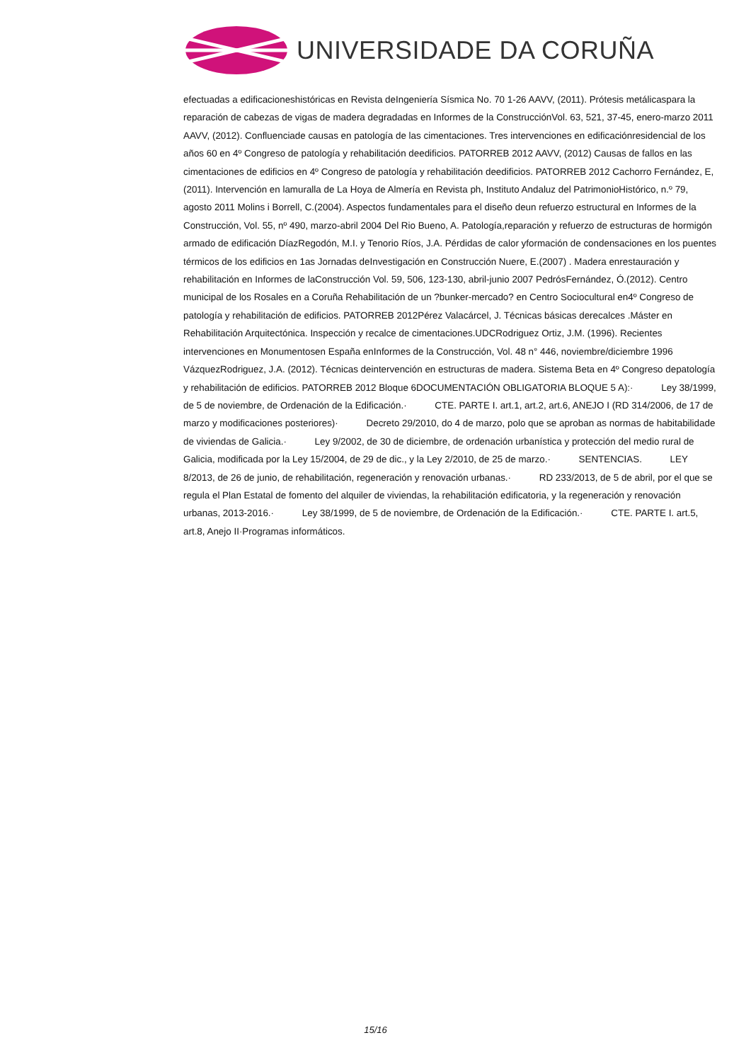UNIVERSIDADE DA CORUÑA
efectuadas a edificacioneshistóricas en Revista deIngeniería Sísmica No. 70 1-26 AAVV, (2011). Prótesis metálicaspara la reparación de cabezas de vigas de madera degradadas en Informes de la ConstrucciónVol. 63, 521, 37-45, enero-marzo 2011 AAVV, (2012). Confluenciade causas en patología de las cimentaciones. Tres intervenciones en edificaciónresidencial de los años 60 en 4º Congreso de patología y rehabilitación deedificios. PATORREB 2012 AAVV, (2012) Causas de fallos en las cimentaciones de edificios en 4º Congreso de patología y rehabilitación deedificios. PATORREB 2012 Cachorro Fernández, E, (2011). Intervención en lamuralla de La Hoya de Almería en Revista ph, Instituto Andaluz del PatrimonioHistórico, n.º 79, agosto 2011 Molins i Borrell, C.(2004). Aspectos fundamentales para el diseño deun refuerzo estructural en Informes de la Construcción, Vol. 55, nº 490, marzo-abril 2004 Del Rio Bueno, A. Patología,reparación y refuerzo de estructuras de hormigón armado de edificación DíazRegodón, M.I. y Tenorio Ríos, J.A. Pérdidas de calor yformación de condensaciones en los puentes térmicos de los edificios en 1as Jornadas deInvestigación en Construcción Nuere, E.(2007) . Madera enrestauración y rehabilitación en Informes de laConstrucción Vol. 59, 506, 123-130, abril-junio 2007 PedrósFernández, Ó.(2012). Centro municipal de los Rosales en a Coruña Rehabilitación de un ?bunker-mercado? en Centro Sociocultural en4º Congreso de patología y rehabilitación de edificios. PATORREB 2012Pérez Valacárcel, J. Técnicas básicas derecalces .Máster en Rehabilitación Arquitectónica. Inspección y recalce de cimentaciones.UDCRodriguez Ortiz, J.M. (1996). Recientes intervenciones en Monumentosen España enInformes de la Construcción, Vol. 48 n° 446, noviembre/diciembre 1996 VázquezRodriguez, J.A. (2012). Técnicas deintervención en estructuras de madera. Sistema Beta en 4º Congreso depatología y rehabilitación de edificios. PATORREB 2012 Bloque 6DOCUMENTACIÓN OBLIGATORIA BLOQUE 5 A):· Ley 38/1999, de 5 de noviembre, de Ordenación de la Edificación.· CTE. PARTE I. art.1, art.2, art.6, ANEJO I (RD 314/2006, de 17 de marzo y modificaciones posteriores)· Decreto 29/2010, do 4 de marzo, polo que se aproban as normas de habitabilidade de viviendas de Galicia.· Ley 9/2002, de 30 de diciembre, de ordenación urbanística y protección del medio rural de Galicia, modificada por la Ley 15/2004, de 29 de dic., y la Ley 2/2010, de 25 de marzo.· SENTENCIAS. LEY 8/2013, de 26 de junio, de rehabilitación, regeneración y renovación urbanas.· RD 233/2013, de 5 de abril, por el que se regula el Plan Estatal de fomento del alquiler de viviendas, la rehabilitación edificatoria, y la regeneración y renovación urbanas, 2013-2016.· Ley 38/1999, de 5 de noviembre, de Ordenación de la Edificación.· CTE. PARTE I. art.5, art.8, Anejo II·Programas informáticos.
15/16